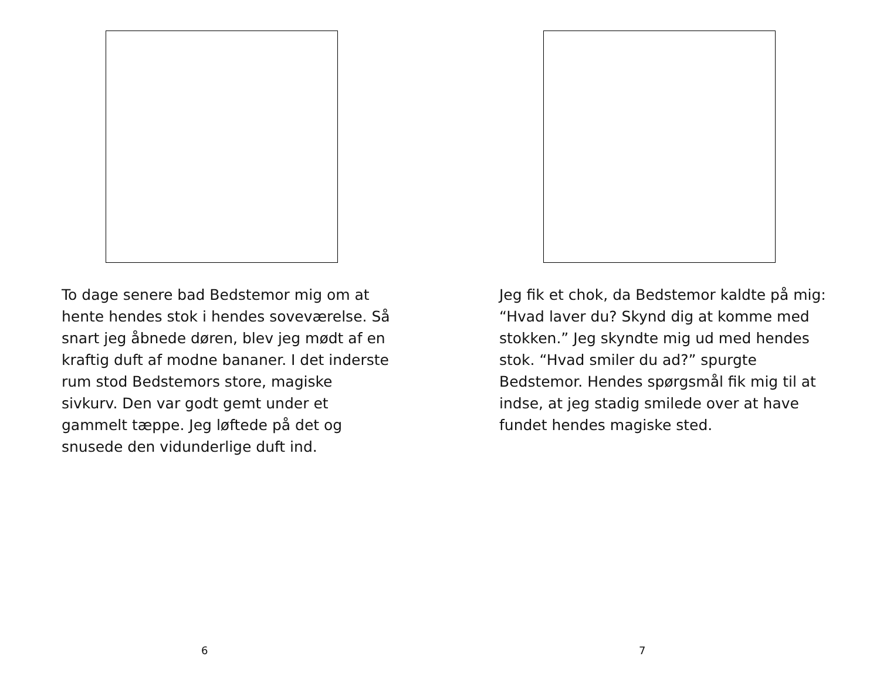To dage senere bad Bedstemor mig om at hente hendes stok i hendes soveværelse. Så snart jeg åbnede døren, blev jeg mødt af en kraftig duft af modne bananer. I det inderste rum stod Bedstemors store, magiske sivkurv. Den var godt gemt under et gammelt tæppe. Jeg løftede på det og snusede den vidunderlige duft ind.
6
Jeg fik et chok, da Bedstemor kaldte på mig: “Hvad laver du? Skynd dig at komme med stokken.” Jeg skyndte mig ud med hendes stok. “Hvad smiler du ad?” spurgte Bedstemor. Hendes spørgsmål fik mig til at indse, at jeg stadig smilede over at have fundet hendes magiske sted.
7